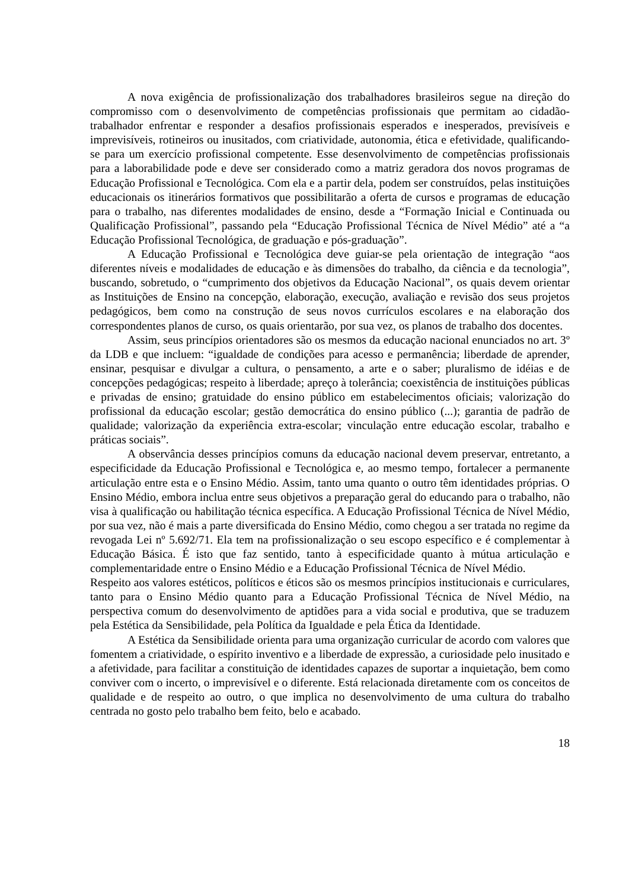A nova exigência de profissionalização dos trabalhadores brasileiros segue na direção do compromisso com o desenvolvimento de competências profissionais que permitam ao cidadão-trabalhador enfrentar e responder a desafios profissionais esperados e inesperados, previsíveis e imprevisíveis, rotineiros ou inusitados, com criatividade, autonomia, ética e efetividade, qualificando-se para um exercício profissional competente. Esse desenvolvimento de competências profissionais para a laborabilidade pode e deve ser considerado como a matriz geradora dos novos programas de Educação Profissional e Tecnológica. Com ela e a partir dela, podem ser construídos, pelas instituições educacionais os itinerários formativos que possibilitarão a oferta de cursos e programas de educação para o trabalho, nas diferentes modalidades de ensino, desde a “Formação Inicial e Continuada ou Qualificação Profissional”, passando pela “Educação Profissional Técnica de Nível Médio” até a “a Educação Profissional Tecnológica, de graduação e pós-graduação”.
A Educação Profissional e Tecnológica deve guiar-se pela orientação de integração “aos diferentes níveis e modalidades de educação e às dimensões do trabalho, da ciência e da tecnologia”, buscando, sobretudo, o “cumprimento dos objetivos da Educação Nacional”, os quais devem orientar as Instituições de Ensino na concepção, elaboração, execução, avaliação e revisão dos seus projetos pedagógicos, bem como na construção de seus novos currículos escolares e na elaboração dos correspondentes planos de curso, os quais orientarão, por sua vez, os planos de trabalho dos docentes.
Assim, seus princípios orientadores são os mesmos da educação nacional enunciados no art. 3º da LDB e que incluem: “igualdade de condições para acesso e permanência; liberdade de aprender, ensinar, pesquisar e divulgar a cultura, o pensamento, a arte e o saber; pluralismo de idéias e de concepções pedagógicas; respeito à liberdade; apreço à tolerância; coexistência de instituições públicas e privadas de ensino; gratuidade do ensino público em estabelecimentos oficiais; valorização do profissional da educação escolar; gestão democrática do ensino público (...); garantia de padrão de qualidade; valorização da experiência extra-escolar; vinculação entre educação escolar, trabalho e práticas sociais”.
A observância desses princípios comuns da educação nacional devem preservar, entretanto, a especificidade da Educação Profissional e Tecnológica e, ao mesmo tempo, fortalecer a permanente articulação entre esta e o Ensino Médio. Assim, tanto uma quanto o outro têm identidades próprias. O Ensino Médio, embora inclua entre seus objetivos a preparação geral do educando para o trabalho, não visa à qualificação ou habilitação técnica específica. A Educação Profissional Técnica de Nível Médio, por sua vez, não é mais a parte diversificada do Ensino Médio, como chegou a ser tratada no regime da revogada Lei nº 5.692/71. Ela tem na profissionalização o seu escopo específico e é complementar à Educação Básica. É isto que faz sentido, tanto à especificidade quanto à mútua articulação e complementaridade entre o Ensino Médio e a Educação Profissional Técnica de Nível Médio.
Respeito aos valores estéticos, políticos e éticos são os mesmos princípios institucionais e curriculares, tanto para o Ensino Médio quanto para a Educação Profissional Técnica de Nível Médio, na perspectiva comum do desenvolvimento de aptidões para a vida social e produtiva, que se traduzem pela Estética da Sensibilidade, pela Política da Igualdade e pela Ética da Identidade.
A Estética da Sensibilidade orienta para uma organização curricular de acordo com valores que fomentem a criatividade, o espírito inventivo e a liberdade de expressão, a curiosidade pelo inusitado e a afetividade, para facilitar a constituição de identidades capazes de suportar a inquietação, bem como conviver com o incerto, o imprevisível e o diferente. Está relacionada diretamente com os conceitos de qualidade e de respeito ao outro, o que implica no desenvolvimento de uma cultura do trabalho centrada no gosto pelo trabalho bem feito, belo e acabado.
18